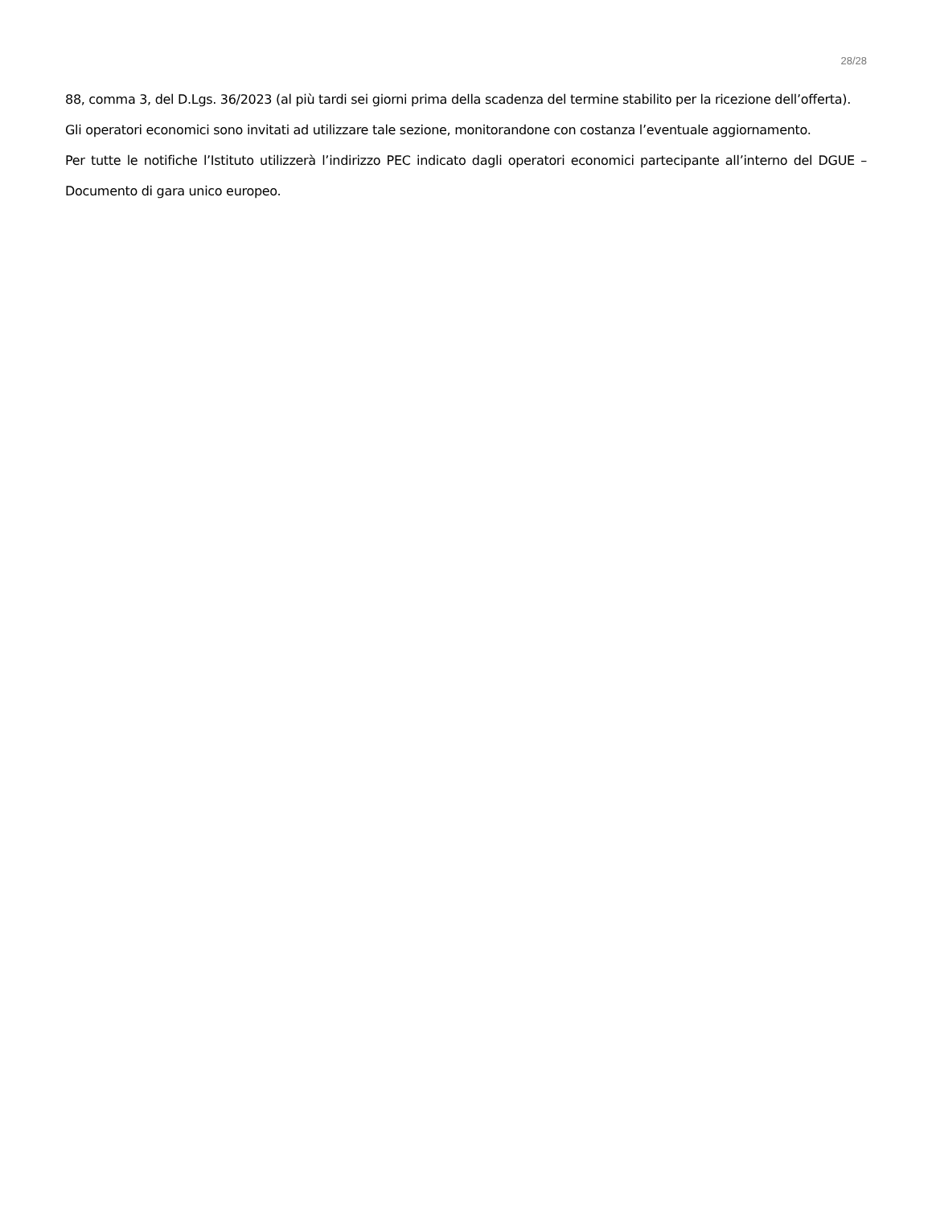28/28
88, comma 3, del D.Lgs. 36/2023 (al più tardi sei giorni prima della scadenza del termine stabilito per la ricezione dell’offerta).
Gli operatori economici sono invitati ad utilizzare tale sezione, monitorandone con costanza l’eventuale aggiornamento.
Per tutte le notifiche l’Istituto utilizzerà l’indirizzo PEC indicato dagli operatori economici partecipante all’interno del DGUE – Documento di gara unico europeo.